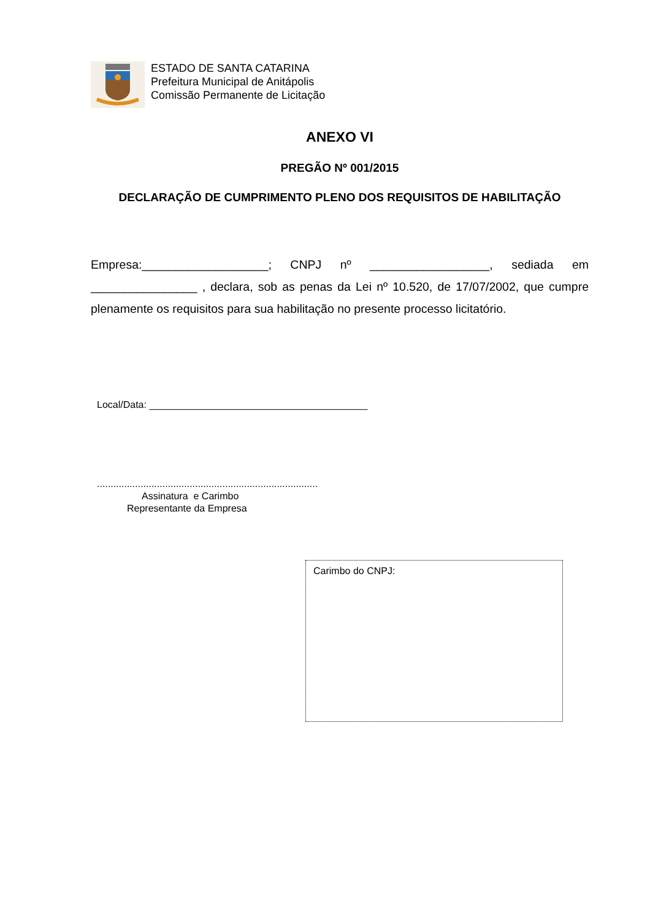ESTADO DE SANTA CATARINA
Prefeitura Municipal de Anitápolis
Comissão Permanente de Licitação
ANEXO VI
PREGÃO Nº 001/2015
DECLARAÇÃO DE CUMPRIMENTO PLENO DOS REQUISITOS DE HABILITAÇÃO
Empresa:___________________; CNPJ nº __________________, sediada em ________________ , declara, sob as penas da Lei nº 10.520, de 17/07/2002, que cumpre plenamente os requisitos para sua habilitação no presente processo licitatório.
Local/Data: ________________________________________
.................................................................................
Assinatura e Carimbo
Representante da Empresa
Carimbo do CNPJ: